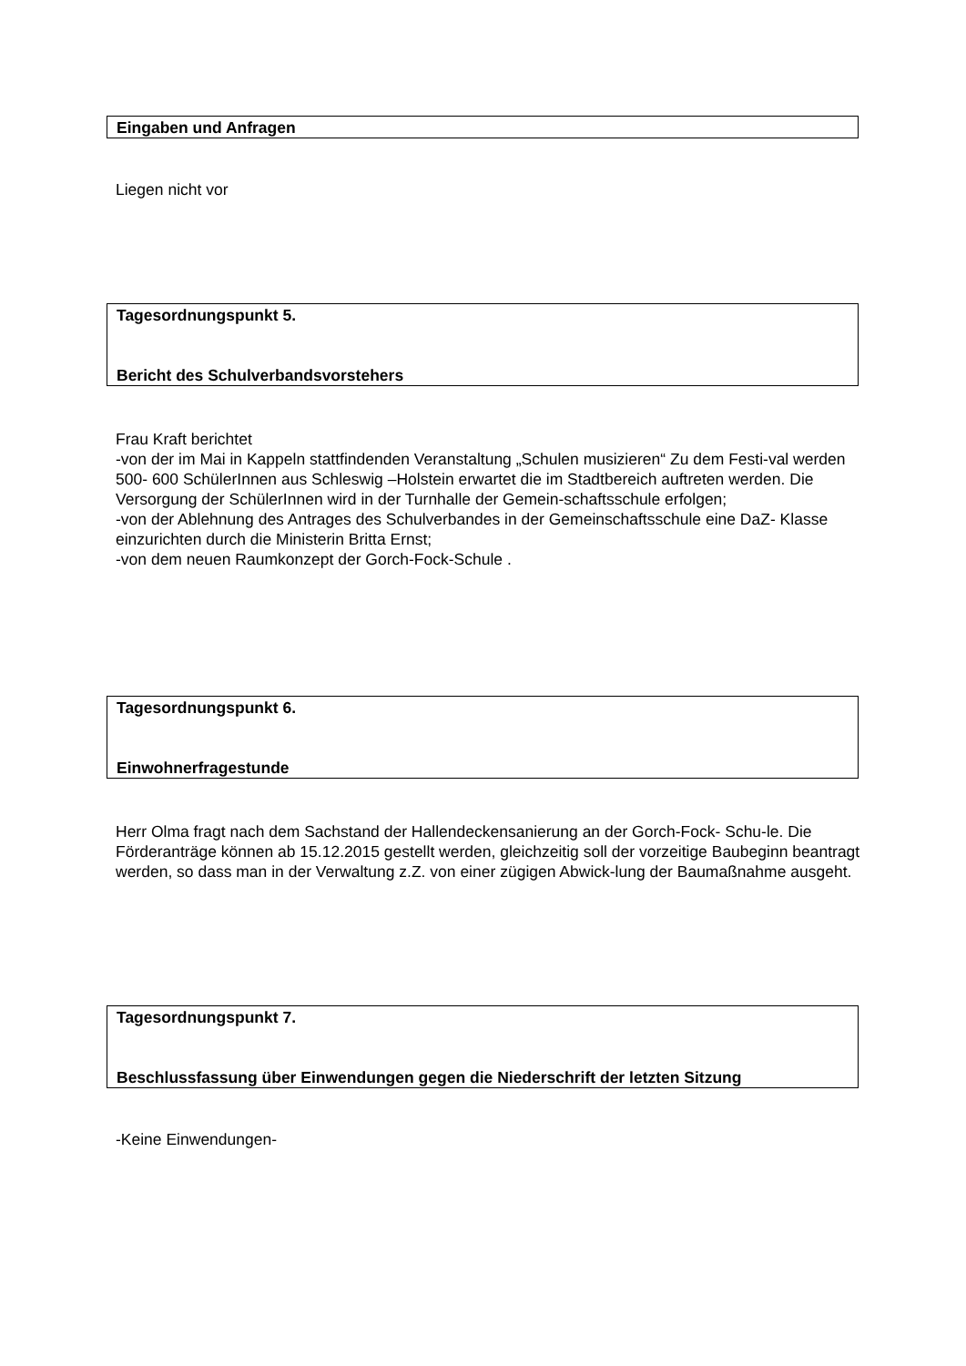Eingaben und Anfragen
Liegen nicht vor
Tagesordnungspunkt 5.
Bericht des Schulverbandsvorstehers
Frau Kraft berichtet
-von der im Mai in Kappeln stattfindenden Veranstaltung „Schulen musizieren“ Zu dem Festi-val werden 500- 600 SchülerInnen aus Schleswig –Holstein erwartet die im Stadtbereich auftreten werden. Die Versorgung der SchülerInnen wird in der Turnhalle der Gemein-schaftsschule erfolgen;
-von der Ablehnung des Antrages des Schulverbandes in der Gemeinschaftsschule eine DaZ- Klasse einzurichten durch die Ministerin Britta Ernst;
-von dem neuen Raumkonzept der Gorch-Fock-Schule .
Tagesordnungspunkt 6.
Einwohnerfragestunde
Herr Olma fragt nach dem Sachstand der Hallendeckensanierung an der Gorch-Fock- Schu-le. Die Förderanträge können ab 15.12.2015 gestellt werden, gleichzeitig soll der vorzeitige Baubeginn beantragt werden, so dass man in der Verwaltung z.Z. von einer zügigen Abwick-lung der Baumaßnahme ausgeht.
Tagesordnungspunkt 7.
Beschlussfassung über Einwendungen gegen die Niederschrift der letzten Sitzung
-Keine Einwendungen-